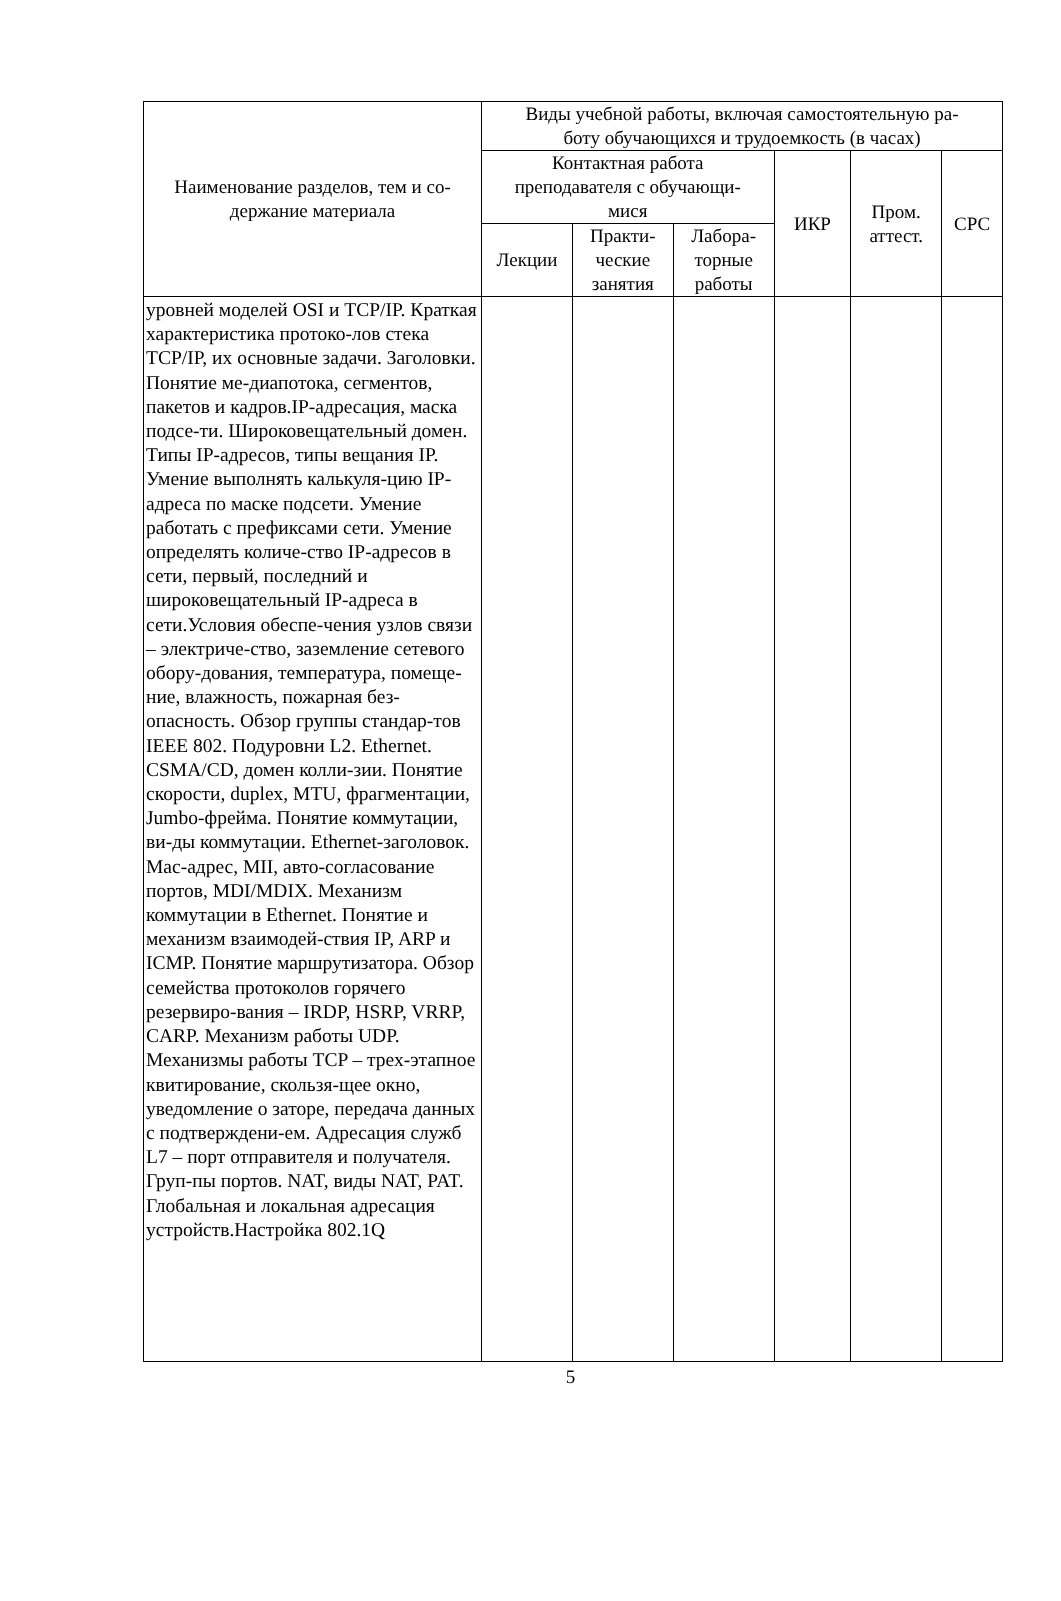| Наименование разделов, тем и со- держание материала | Виды учебной работы, включая самостоятельную ра- боту обучающихся и трудоемкость (в часах) | | | | | |
| --- | --- | --- | --- | --- | --- | --- |
| | Контактная работа преподавателя с обучающи- мися | | | ИКР | Пром. аттест. | СРС |
| | Лекции | Практи- ческие занятия | Лабора- торные работы | | | |
| уровней моделей OSI и TCP/IP. Краткая характеристика протоко-лов стека TCP/IP, их основные задачи. Заголовки. Понятие ме-диапотока, сегментов, пакетов и кадров.IP-адресация, маска подсе-ти. Широковещательный домен. Типы IP-адресов, типы вещания IP. Умение выполнять калькуля-цию IP-адреса по маске подсети. Умение работать с префиксами сети. Умение определять количе-ство IP-адресов в сети, первый, последний и широковещательный IP-адреса в сети.Условия обеспе-чения узлов связи – электриче-ство, заземление сетевого обору-дования, температура, помеще-ние, влажность, пожарная без-опасность. Обзор группы стандар-тов IEEE 802. Подуровни L2. Ethernet. CSMA/CD, домен колли-зии. Понятие скорости, duplex, MTU, фрагментации, Jumbo-фрейма. Понятие коммутации, ви-ды коммутации. Ethernet-заголовок. Mac-адрес, MII, авто-согласование портов, MDI/MDIX. Механизм коммутации в Ethernet. Понятие и механизм взаимодей-ствия IP, ARP и ICMP. Понятие маршрутизатора. Обзор семейства протоколов горячего резервиро-вания – IRDP, HSRP, VRRP, CARP. Механизм работы UDP. Механизмы работы TCP – трех-этапное квитирование, скользя-щее окно, уведомление о заторе, передача данных с подтверждени-ем. Адресация служб L7 – порт отправителя и получателя. Груп-пы портов. NAT, виды NAT, PAT. Глобальная и локальная адресация устройств.Настройка 802.1Q | | | | | | |
5